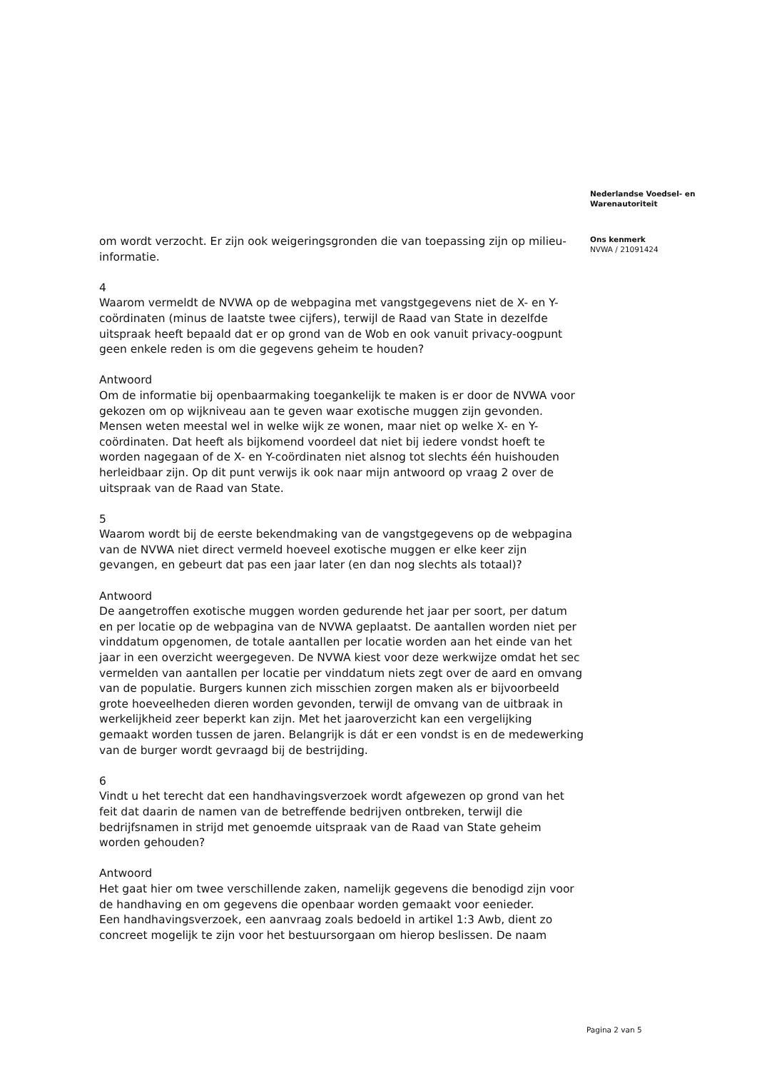om wordt verzocht. Er zijn ook weigeringsgronden die van toepassing zijn op milieu-informatie.
4
Waarom vermeldt de NVWA op de webpagina met vangstgegevens niet de X- en Y-coördinaten (minus de laatste twee cijfers), terwijl de Raad van State in dezelfde uitspraak heeft bepaald dat er op grond van de Wob en ook vanuit privacy-oogpunt geen enkele reden is om die gegevens geheim te houden?
Antwoord
Om de informatie bij openbaarmaking toegankelijk te maken is er door de NVWA voor gekozen om op wijkniveau aan te geven waar exotische muggen zijn gevonden. Mensen weten meestal wel in welke wijk ze wonen, maar niet op welke X- en Y-coördinaten. Dat heeft als bijkomend voordeel dat niet bij iedere vondst hoeft te worden nagegaan of de X- en Y-coördinaten niet alsnog tot slechts één huishouden herleidbaar zijn. Op dit punt verwijs ik ook naar mijn antwoord op vraag 2 over de uitspraak van de Raad van State.
5
Waarom wordt bij de eerste bekendmaking van de vangstgegevens op de webpagina van de NVWA niet direct vermeld hoeveel exotische muggen er elke keer zijn gevangen, en gebeurt dat pas een jaar later (en dan nog slechts als totaal)?
Antwoord
De aangetroffen exotische muggen worden gedurende het jaar per soort, per datum en per locatie op de webpagina van de NVWA geplaatst. De aantallen worden niet per vinddatum opgenomen, de totale aantallen per locatie worden aan het einde van het jaar in een overzicht weergegeven. De NVWA kiest voor deze werkwijze omdat het sec vermelden van aantallen per locatie per vinddatum niets zegt over de aard en omvang van de populatie. Burgers kunnen zich misschien zorgen maken als er bijvoorbeeld grote hoeveelheden dieren worden gevonden, terwijl de omvang van de uitbraak in werkelijkheid zeer beperkt kan zijn. Met het jaaroverzicht kan een vergelijking gemaakt worden tussen de jaren. Belangrijk is dát er een vondst is en de medewerking van de burger wordt gevraagd bij de bestrijding.
6
Vindt u het terecht dat een handhavingsverzoek wordt afgewezen op grond van het feit dat daarin de namen van de betreffende bedrijven ontbreken, terwijl die bedrijfsnamen in strijd met genoemde uitspraak van de Raad van State geheim worden gehouden?
Antwoord
Het gaat hier om twee verschillende zaken, namelijk gegevens die benodigd zijn voor de handhaving en om gegevens die openbaar worden gemaakt voor eenieder.
Een handhavingsverzoek, een aanvraag zoals bedoeld in artikel 1:3 Awb, dient zo concreet mogelijk te zijn voor het bestuursorgaan om hierop beslissen. De naam
Nederlandse Voedsel- en Warenautoriteit
Ons kenmerk
NVWA / 21091424
Pagina 2 van 5